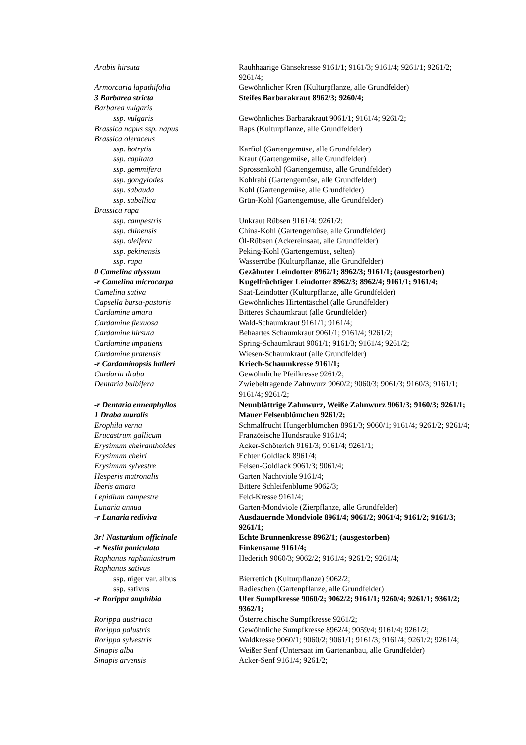| Arabis hirsuta | Rauhhaarige Gänsekresse 9161/1; 9161/3; 9161/4; 9261/1; 9261/2; 9261/4; |
| Armorcaria lapathifolia | Gewöhnlicher Kren (Kulturpflanze, alle Grundfelder) |
| 3 Barbarea stricta | Steifes Barbarakraut 8962/3; 9260/4; |
| Barbarea vulgaris | |
| ssp. vulgaris | Gewöhnliches Barbarakraut 9061/1; 9161/4; 9261/2; |
| Brassica napus ssp. napus | Raps (Kulturpflanze, alle Grundfelder) |
| Brassica oleraceus | |
| ssp. botrytis | Karfiol (Gartengemüse, alle Grundfelder) |
| ssp. capitata | Kraut (Gartengemüse, alle Grundfelder) |
| ssp. gemmifera | Sprossenkohl (Gartengemüse, alle Grundfelder) |
| ssp. gongylodes | Kohlrabi (Gartengemüse, alle Grundfelder) |
| ssp. sabauda | Kohl (Gartengemüse, alle Grundfelder) |
| ssp. sabellica | Grün-Kohl (Gartengemüse, alle Grundfelder) |
| Brassica rapa | |
| ssp. campestris | Unkraut Rübsen 9161/4; 9261/2; |
| ssp. chinensis | China-Kohl (Gartengemüse, alle Grundfelder) |
| ssp. oleifera | Öl-Rübsen (Ackereinsaat, alle Grundfelder) |
| ssp. pekinensis | Peking-Kohl (Gartengemüse, selten) |
| ssp. rapa | Wasserrübe (Kulturpflanze, alle Grundfelder) |
| 0 Camelina alyssum | Gezähnter Leindotter 8962/1; 8962/3; 9161/1; (ausgestorben) |
| -r Camelina microcarpa | Kugelfrüchtiger Leindotter 8962/3; 8962/4; 9161/1; 9161/4; |
| Camelina sativa | Saat-Leindotter (Kulturpflanze, alle Grundfelder) |
| Capsella bursa-pastoris | Gewöhnliches Hirtentäschel (alle Grundfelder) |
| Cardamine amara | Bitteres Schaumkraut (alle Grundfelder) |
| Cardamine flexuosa | Wald-Schaumkraut 9161/1; 9161/4; |
| Cardamine hirsuta | Behaartes Schaumkraut 9061/1; 9161/4; 9261/2; |
| Cardamine impatiens | Spring-Schaumkraut 9061/1; 9161/3; 9161/4; 9261/2; |
| Cardamine pratensis | Wiesen-Schaumkraut (alle Grundfelder) |
| -r Cardaminopsis halleri | Kriech-Schaumkresse 9161/1; |
| Cardaria draba | Gewöhnliche Pfeilkresse 9261/2; |
| Dentaria bulbifera | Zwiebeltragende Zahnwurz 9060/2; 9060/3; 9061/3; 9160/3; 9161/1; 9161/4; 9261/2; |
| -r Dentaria enneaphyllos | Neunblättrige Zahnwurz, Weiße Zahnwurz 9061/3; 9160/3; 9261/1; |
| 1 Draba muralis | Mauer Felsenblümchen 9261/2; |
| Erophila verna | Schmalfrucht Hungerblümchen 8961/3; 9060/1; 9161/4; 9261/2; 9261/4; |
| Erucastrum gallicum | Französische Hundsrauke 9161/4; |
| Erysimum cheiranthoides | Acker-Schöterich 9161/3; 9161/4; 9261/1; |
| Erysimum cheiri | Echter Goldlack 8961/4; |
| Erysimum sylvestre | Felsen-Goldlack 9061/3; 9061/4; |
| Hesperis matronalis | Garten Nachtviole 9161/4; |
| Iberis amara | Bittere Schleifenblume 9062/3; |
| Lepidium campestre | Feld-Kresse 9161/4; |
| Lunaria annua | Garten-Mondviole (Zierpflanze, alle Grundfelder) |
| -r Lunaria rediviva | Ausdauernde Mondviole 8961/4; 9061/2; 9061/4; 9161/2; 9161/3; 9261/1; |
| 3r! Nasturtium officinale | Echte Brunnenkresse 8962/1; (ausgestorben) |
| -r Neslia paniculata | Finkensame 9161/4; |
| Raphanus raphaniastrum | Hederich 9060/3; 9062/2; 9161/4; 9261/2; 9261/4; |
| Raphanus sativus | |
| ssp. niger var. albus | Bierrettich (Kulturpflanze) 9062/2; |
| ssp. sativus | Radieschen (Gartenpflanze, alle Grundfelder) |
| -r Rorippa amphibia | Ufer Sumpfkresse 9060/2; 9062/2; 9161/1; 9260/4; 9261/1; 9361/2; 9362/1; |
| Rorippa austriaca | Österreichische Sumpfkresse 9261/2; |
| Rorippa palustris | Gewöhnliche Sumpfkresse 8962/4; 9059/4; 9161/4; 9261/2; |
| Rorippa sylvestris | Waldkresse 9060/1; 9060/2; 9061/1; 9161/3; 9161/4; 9261/2; 9261/4; |
| Sinapis alba | Weißer Senf (Untersaat im Gartenanbau, alle Grundfelder) |
| Sinapis arvensis | Acker-Senf 9161/4; 9261/2; |